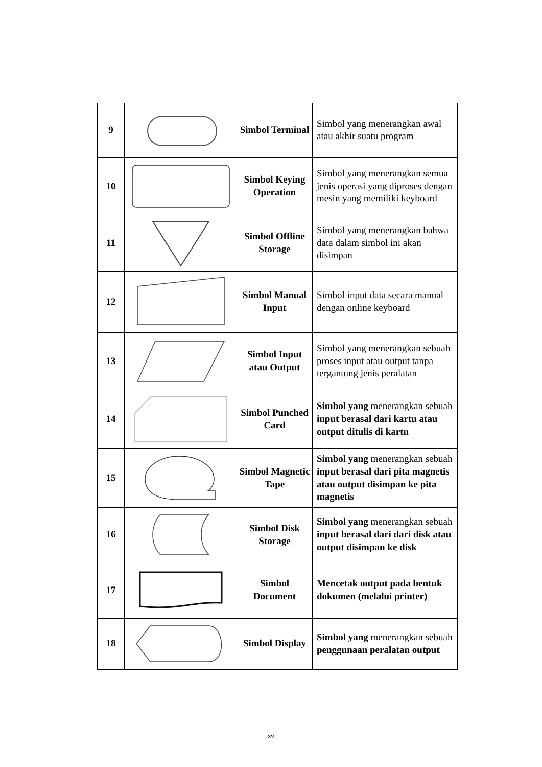| 9 | | Simbol Terminal | Simbol yang menerangkan awal atau akhir suatu program |
| 10 | | Simbol Keying Operation | Simbol yang menerangkan semua jenis operasi yang diproses dengan mesin yang memiliki keyboard |
| 11 | | Simbol Offline Storage | Simbol yang menerangkan bahwa data dalam simbol ini akan disimpan |
| 12 | | Simbol Manual Input | Simbol input data secara manual dengan online keyboard |
| 13 | | Simbol Input atau Output | Simbol yang menerangkan sebuah proses input atau output tanpa tergantung jenis peralatan |
| 14 | | Simbol Punched Card | Simbol yang menerangkan sebuah input berasal dari kartu atau output ditulis di kartu |
| 15 | | Simbol Magnetic Tape | Simbol yang menerangkan sebuah input berasal dari pita magnetis atau output disimpan ke pita magnetis |
| 16 | | Simbol Disk Storage | Simbol yang menerangkan sebuah input berasal dari dari disk atau output disimpan ke disk |
| 17 | | Simbol Document | Mencetak output pada bentuk dokumen (melalui printer) |
| 18 | | Simbol Display | Simbol yang menerangkan sebuah penggunaan peralatan output |
xv